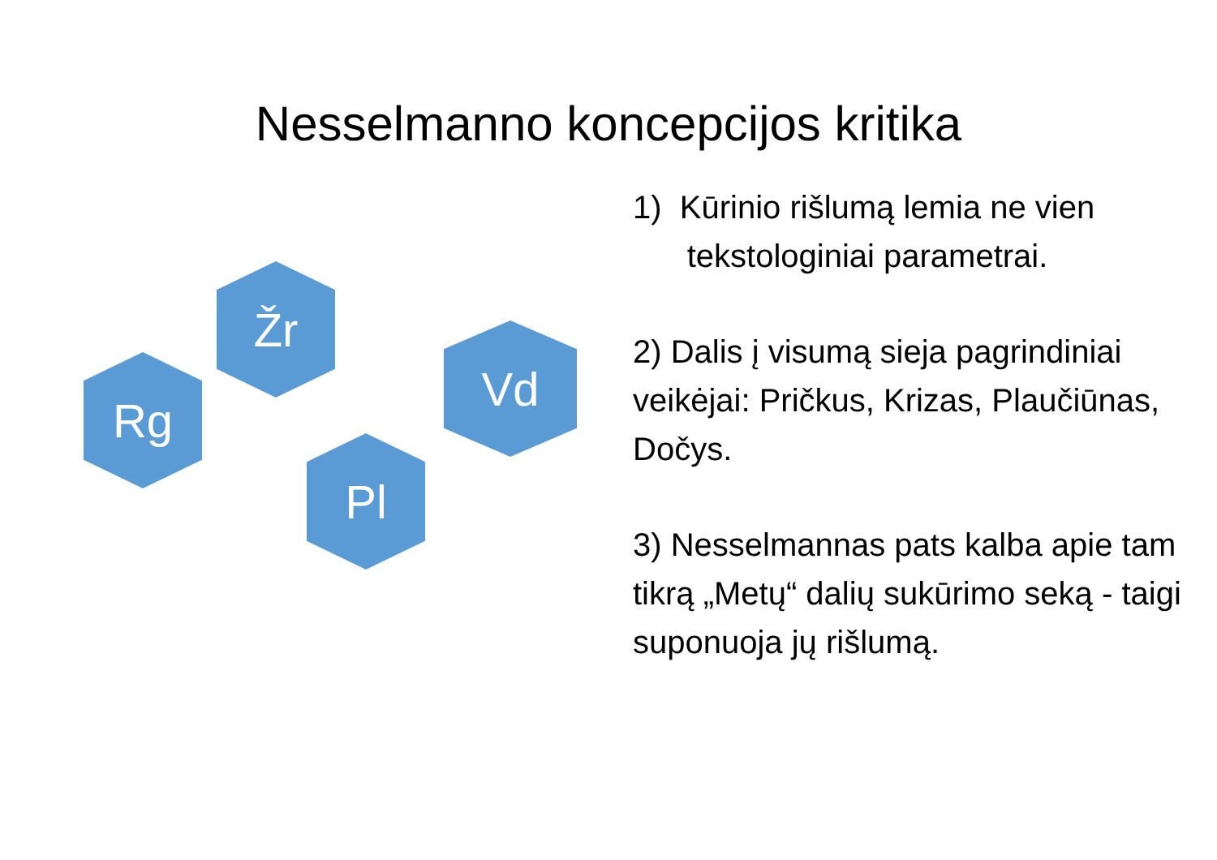Nesselmanno koncepcijos kritika
Žr
Rg
Vd
Pl
1) Kūrinio rišlumą lemia ne vien
tekstologiniai parametrai.
2) Dalis į visumą sieja pagrindiniai veikėjai: Pričkus, Krizas, Plaučiūnas, Dočys.
3) Nesselmannas pats kalba apie tam tikrą „Metų“ dalių sukūrimo seką - taigi suponuoja jų rišlumą.